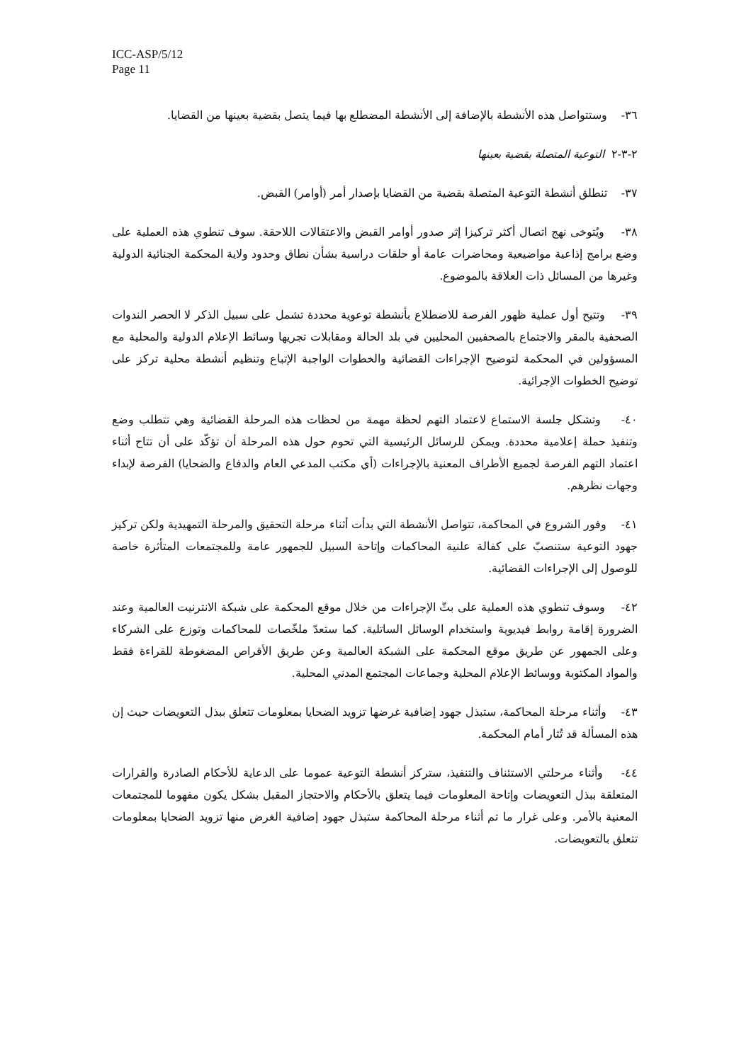ICC-ASP/5/12
Page 11
٣٦- وستتواصل هذه الأنشطة بالإضافة إلى الأنشطة المضطلع بها فيما يتصل بقضية بعينها من القضايا.
٢-٣-٢ التوعية المتصلة بقضية بعينها
٣٧- تنطلق أنشطة التوعية المتصلة بقضية من القضايا بإصدار أمر (أوامر) القبض.
٣٨- ويُتوخى نهج اتصال أكثر تركيزا إثر صدور أوامر القبض والاعتقالات اللاحقة. سوف تنطوي هذه العملية على وضع برامج إذاعية مواضيعية ومحاضرات عامة أو حلقات دراسية بشأن نطاق وحدود ولاية المحكمة الجنائية الدولية وغيرها من المسائل ذات العلاقة بالموضوع.
٣٩- وتتيح أول عملية ظهور الفرصة للاضطلاع بأنشطة توعوية محددة تشمل على سبيل الذكر لا الحصر الندوات الصحفية بالمقر والاجتماع بالصحفيين المحليين في بلد الحالة ومقابلات تجريها وسائط الإعلام الدولية والمحلية مع المسؤولين في المحكمة لتوضيح الإجراءات القضائية والخطوات الواجبة الإتباع وتنظيم أنشطة محلية تركز على توضيح الخطوات الإجرائية.
٤٠- وتشكل جلسة الاستماع لاعتماد التهم لحظة مهمة من لحظات هذه المرحلة القضائية وهي تتطلب وضع وتنفيذ حملة إعلامية محددة. ويمكن للرسائل الرئيسية التي تحوم حول هذه المرحلة أن تؤكّد على أن تتاح أثناء اعتماد التهم الفرصة لجميع الأطراف المعنية بالإجراءات (أي مكتب المدعي العام والدفاع والضحايا) الفرصة لإبداء وجهات نظرهم.
٤١- وفور الشروع في المحاكمة، تتواصل الأنشطة التي بدأت أثناء مرحلة التحقيق والمرحلة التمهيدية ولكن تركيز جهود التوعية ستنصبّ على كفالة علنية المحاكمات وإتاحة السبيل للجمهور عامة وللمجتمعات المتأثرة خاصة للوصول إلى الإجراءات القضائية.
٤٢- وسوف تنطوي هذه العملية على بثّ الإجراءات من خلال موقع المحكمة على شبكة الانترنيت العالمية وعند الضرورة إقامة روابط فيديوية واستخدام الوسائل الساتلية. كما ستعدّ ملخّصات للمحاكمات وتوزع على الشركاء وعلى الجمهور عن طريق موقع المحكمة على الشبكة العالمية وعن طريق الأقراص المضغوطة للقراءة فقط والمواد المكتوبة ووسائط الإعلام المحلية وجماعات المجتمع المدني المحلية.
٤٣- وأثناء مرحلة المحاكمة، ستبذل جهود إضافية غرضها تزويد الضحايا بمعلومات تتعلق ببذل التعويضات حيث إن هذه المسألة قد تُثار أمام المحكمة.
٤٤- وأثناء مرحلتي الاستئناف والتنفيذ، ستركز أنشطة التوعية عموما على الدعاية للأحكام الصادرة والقرارات المتعلقة ببذل التعويضات وإتاحة المعلومات فيما يتعلق بالأحكام والاحتجاز المقبل بشكل يكون مفهوما للمجتمعات المعنية بالأمر. وعلى غرار ما تم أثناء مرحلة المحاكمة ستبذل جهود إضافية الغرض منها تزويد الضحايا بمعلومات تتعلق بالتعويضات.